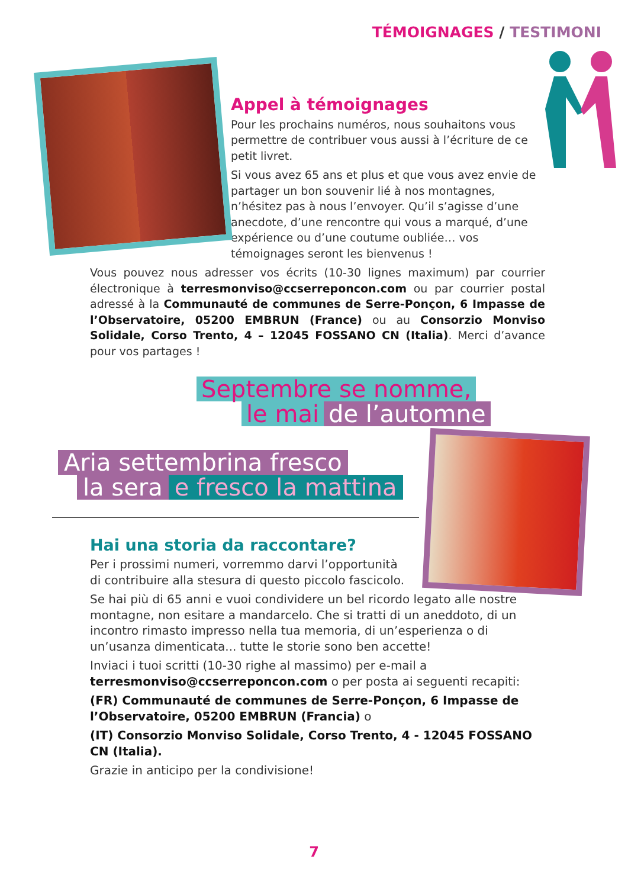TÉMOIGNAGES / TESTIMONI
Appel à témoignages
Pour les prochains numéros, nous souhaitons vous permettre de contribuer vous aussi à l’écriture de ce petit livret.
Si vous avez 65 ans et plus et que vous avez envie de partager un bon souvenir lié à nos montagnes, n’hésitez pas à nous l’envoyer. Qu’il s’agisse d’une anecdote, d’une rencontre qui vous a marqué, d’une expérience ou d’une coutume oubliée… vos témoignages seront les bienvenus !
Vous pouvez nous adresser vos écrits (10-30 lignes maximum) par courrier électronique à terresmonviso@ccserreponcon.com ou par courrier postal adressé à la Communauté de communes de Serre-Ponçon, 6 Impasse de l’Observatoire, 05200 EMBRUN (France) ou au Consorzio Monviso Solidale, Corso Trento, 4 – 12045 FOSSANO CN (Italia). Merci d’avance pour vos partages !
Septembre se nomme,
le mai de l’automne
Aria settembrina fresco
la sera e fresco la mattina
Hai una storia da raccontare?
Per i prossimi numeri, vorremmo darvi l’opportunità
di contribuire alla stesura di questo piccolo fascicolo.
Se hai più di 65 anni e vuoi condividere un bel ricordo legato alle nostre montagne, non esitare a mandarcelo. Che si tratti di un aneddoto, di un incontro rimasto impresso nella tua memoria, di un’esperienza o di un’usanza dimenticata... tutte le storie sono ben accette!
Inviaci i tuoi scritti (10-30 righe al massimo) per e-mail a terresmonviso@ccserreponcon.com o per posta ai seguenti recapiti:
(FR) Communauté de communes de Serre-Ponçon, 6 Impasse de l’Observatoire, 05200 EMBRUN (Francia) o
(IT) Consorzio Monviso Solidale, Corso Trento, 4 - 12045 FOSSANO CN (Italia).
Grazie in anticipo per la condivisione!
7